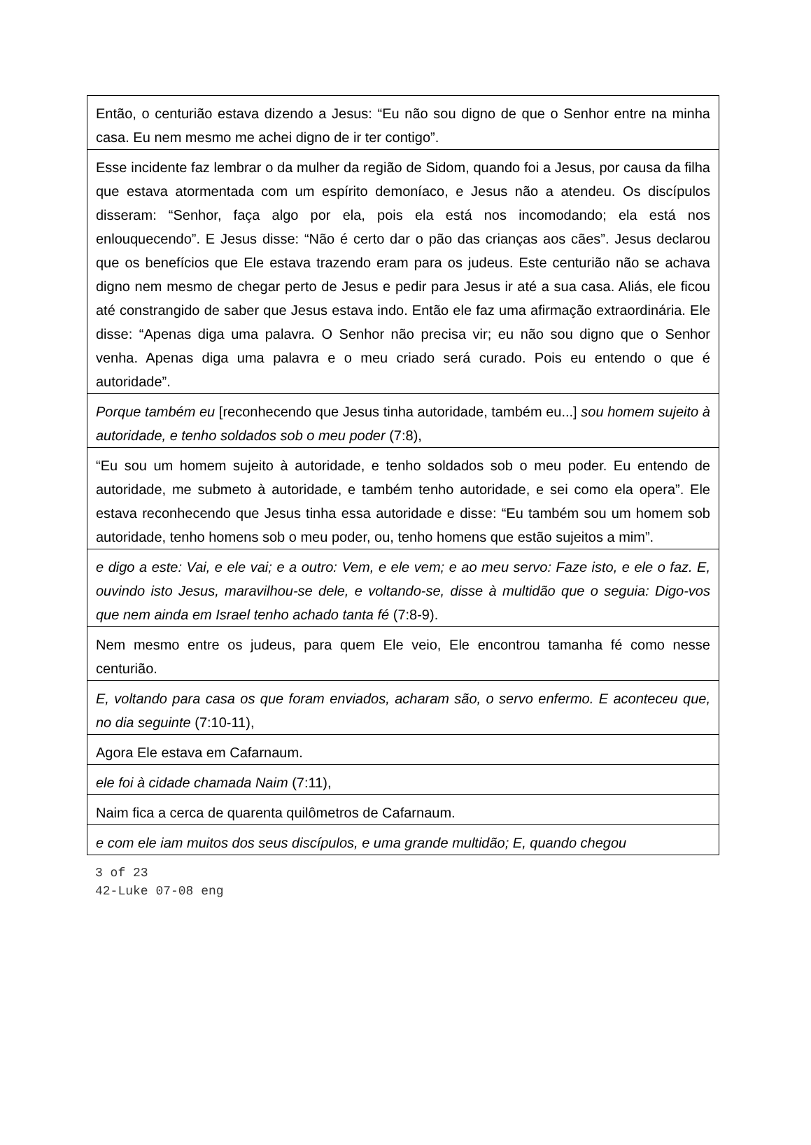| Então, o centurião estava dizendo a Jesus: “Eu não sou digno de que o Senhor entre na minha casa. Eu nem mesmo me achei digno de ir ter contigo”. |
| Esse incidente faz lembrar o da mulher da região de Sidom, quando foi a Jesus, por causa da filha que estava atormentada com um espírito demoníaco, e Jesus não a atendeu. Os discípulos disseram: “Senhor, faça algo por ela, pois ela está nos incomodando; ela está nos enlouquecendo”. E Jesus disse: “Não é certo dar o pão das crianças aos cães”. Jesus declarou que os benefícios que Ele estava trazendo eram para os judeus. Este centurião não se achava digno nem mesmo de chegar perto de Jesus e pedir para Jesus ir até a sua casa. Aliás, ele ficou até constrangido de saber que Jesus estava indo. Então ele faz uma afirmação extraordinária. Ele disse: “Apenas diga uma palavra. O Senhor não precisa vir; eu não sou digno que o Senhor venha. Apenas diga uma palavra e o meu criado será curado. Pois eu entendo o que é autoridade”. |
| Porque também eu [reconhecendo que Jesus tinha autoridade, também eu...] sou homem sujeito à autoridade, e tenho soldados sob o meu poder (7:8), |
| “Eu sou um homem sujeito à autoridade, e tenho soldados sob o meu poder. Eu entendo de autoridade, me submeto à autoridade, e também tenho autoridade, e sei como ela opera”. Ele estava reconhecendo que Jesus tinha essa autoridade e disse: “Eu também sou um homem sob autoridade, tenho homens sob o meu poder, ou, tenho homens que estão sujeitos a mim”. |
| e digo a este: Vai, e ele vai; e a outro: Vem, e ele vem; e ao meu servo: Faze isto, e ele o faz. E, ouvindo isto Jesus, maravilhou-se dele, e voltando-se, disse à multidão que o seguia: Digo-vos que nem ainda em Israel tenho achado tanta fé (7:8-9). |
| Nem mesmo entre os judeus, para quem Ele veio, Ele encontrou tamanha fé como nesse centurião. |
| E, voltando para casa os que foram enviados, acharam são, o servo enfermo. E aconteceu que, no dia seguinte (7:10-11), |
| Agora Ele estava em Cafarnaum. |
| ele foi à cidade chamada Naim (7:11), |
| Naim fica a cerca de quarenta quilômetros de Cafarnaum. |
| e com ele iam muitos dos seus discípulos, e uma grande multidão; E, quando chegou |
3 of 23
42-Luke 07-08 eng